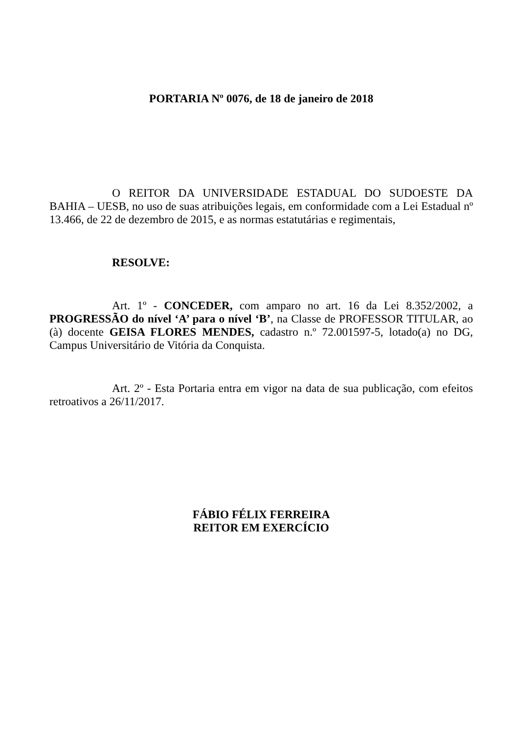PORTARIA Nº 0076, de 18 de janeiro de 2018
O REITOR DA UNIVERSIDADE ESTADUAL DO SUDOESTE DA BAHIA – UESB, no uso de suas atribuições legais, em conformidade com a Lei Estadual nº 13.466, de 22 de dezembro de 2015, e as normas estatutárias e regimentais,
RESOLVE:
Art. 1º - CONCEDER, com amparo no art. 16 da Lei 8.352/2002, a PROGRESSÃO do nível ‘A’ para o nível ‘B’, na Classe de PROFESSOR TITULAR, ao (à) docente GEISA FLORES MENDES, cadastro n.º 72.001597-5, lotado(a) no DG, Campus Universitário de Vitória da Conquista.
Art. 2º - Esta Portaria entra em vigor na data de sua publicação, com efeitos retroativos a 26/11/2017.
FÁBIO FÉLIX FERREIRA
REITOR EM EXERCÍCIO